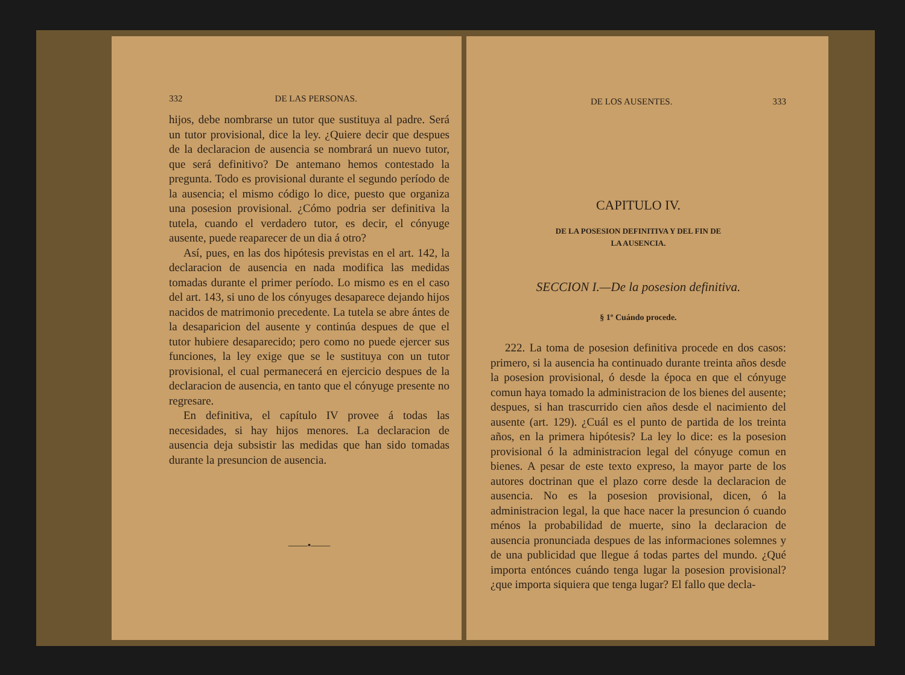332 DE LAS PERSONAS.
hijos, debe nombrarse un tutor que sustituya al padre. Será un tutor provisional, dice la ley. ¿Quiere decir que despues de la declaracion de ausencia se nombrará un nuevo tutor, que será definitivo? De antemano hemos contestado la pregunta. Todo es provisional durante el segundo período de la ausencia; el mismo código lo dice, puesto que organiza una posesion provisional. ¿Cómo podria ser definitiva la tutela, cuando el verdadero tutor, es decir, el cónyuge ausente, puede reaparecer de un dia á otro?
Así, pues, en las dos hipótesis previstas en el art. 142, la declaracion de ausencia en nada modifica las medidas tomadas durante el primer período. Lo mismo es en el caso del art. 143, si uno de los cónyuges desaparece dejando hijos nacidos de matrimonio precedente. La tutela se abre ántes de la desaparicion del ausente y continúa despues de que el tutor hubiere desaparecido; pero como no puede ejercer sus funciones, la ley exige que se le sustituya con un tutor provisional, el cual permanecerá en ejercicio despues de la declaracion de ausencia, en tanto que el cónyuge presente no regresare.
En definitiva, el capítulo IV provee á todas las necesidades, si hay hijos menores. La declaracion de ausencia deja subsistir las medidas que han sido tomadas durante la presuncion de ausencia.
——•——
DE LOS AUSENTES. 333
CAPITULO IV.
DE LA POSESION DEFINITIVA Y DEL FIN DE
LA AUSENCIA.
SECCION I.—De la posesion definitiva.
§ 1º Cuándo procede.
222. La toma de posesion definitiva procede en dos casos: primero, si la ausencia ha continuado durante treinta años desde la posesion provisional, ó desde la época en que el cónyuge comun haya tomado la administracion de los bienes del ausente; despues, si han trascurrido cien años desde el nacimiento del ausente (art. 129). ¿Cuál es el punto de partida de los treinta años, en la primera hipótesis? La ley lo dice: es la posesion provisional ó la administracion legal del cónyuge comun en bienes. A pesar de este texto expreso, la mayor parte de los autores doctrinan que el plazo corre desde la declaracion de ausencia. No es la posesion provisional, dicen, ó la administracion legal, la que hace nacer la presuncion ó cuando ménos la probabilidad de muerte, sino la declaracion de ausencia pronunciada despues de las informaciones solemnes y de una publicidad que llegue á todas partes del mundo. ¿Qué importa entónces cuándo tenga lugar la posesion provisional? ¿que importa siquiera que tenga lugar? El fallo que decla-